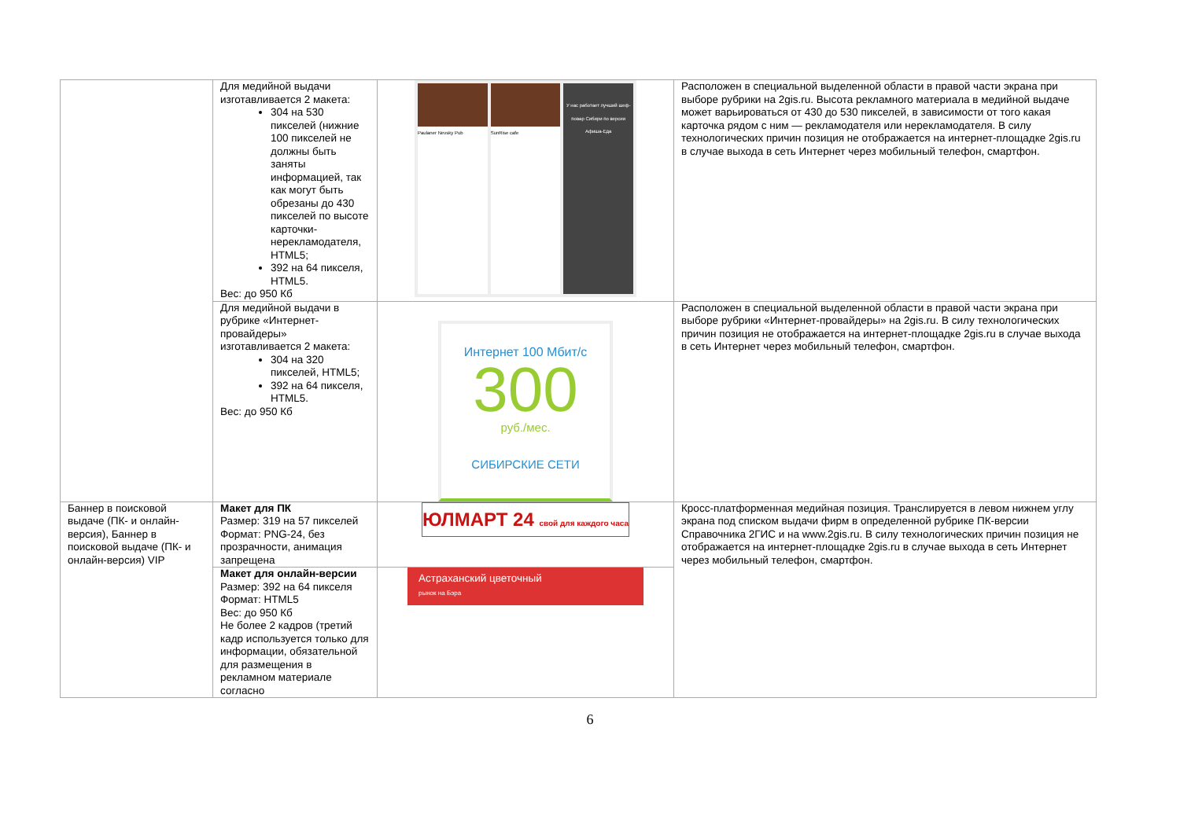| | Для медийной выдачи изготавливается 2 макета: 304 на 530 пикселей (нижние 100 пикселей не должны быть заняты информацией, так как могут быть обрезаны до 430 пикселей по высоте карточки-нерекламодателя, HTML5; 392 на 64 пикселя, HTML5. Вес: до 950 Кб | Paulaner Nevsky Pub SunRise cafe У нас работает лучший шеф-повар Сибири по версии Афиша-Еда | Расположен в специальной выделенной области в правой части экрана при выборе рубрики на 2gis.ru. Высота рекламного материала в медийной выдаче может варьироваться от 430 до 530 пикселей, в зависимости от того какая карточка рядом с ним — рекламодателя или нерекламодателя. В силу технологических причин позиция не отображается на интернет-площадке 2gis.ru в случае выхода в сеть Интернет через мобильный телефон, смартфон. |
| | Для медийной выдачи в рубрике «Интернет-провайдеры» изготавливается 2 макета: 304 на 320 пикселей, HTML5; 392 на 64 пикселя, HTML5. Вес: до 950 Кб | Интернет 100 Мбит/с 300 руб./мес. СИБИРСКИЕ СЕТИ | Расположен в специальной выделенной области в правой части экрана при выборе рубрики «Интернет-провайдеры» на 2gis.ru. В силу технологических причин позиция не отображается на интернет-площадке 2gis.ru в случае выхода в сеть Интернет через мобильный телефон, смартфон. |
| Баннер в поисковой выдаче (ПК- и онлайн-версия), Баннер в поисковой выдаче (ПК- и онлайн-версия) VIP | Макет для ПК Размер: 319 на 57 пикселей Формат: PNG-24, без прозрачности, анимация запрещена | ЮЛМАРТ 24 свой для каждого часа | Кросс-платформенная медийная позиция. Транслируется в левом нижнем углу экрана под списком выдачи фирм в определенной рубрике ПК-версии Справочника 2ГИС и на www.2gis.ru. В силу технологических причин позиция не отображается на интернет-площадке 2gis.ru в случае выхода в сеть Интернет через мобильный телефон, смартфон. |
| | Макет для онлайн-версии Размер: 392 на 64 пикселя Формат: HTML5 Вес: до 950 Кб Не более 2 кадров (третий кадр используется только для информации, обязательной для размещения в рекламном материале согласно | Астраханский цветочный рынок на Бэра | |
6